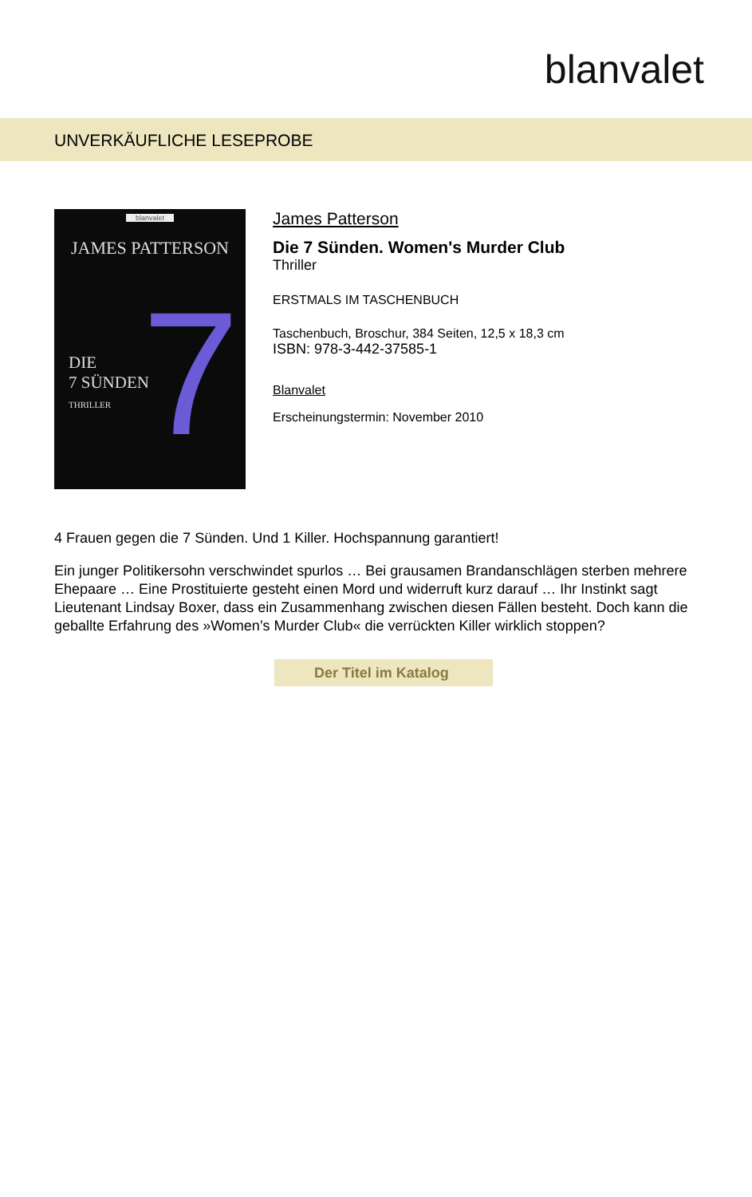blanvalet
UNVERKÄUFLICHE LESEPROBE
blanvalet
JAMES PATTERSON
7
DIE
7 SÜNDEN
THRILLER
James Patterson
Die 7 Sünden. Women's Murder Club
Thriller
ERSTMALS IM TASCHENBUCH
Taschenbuch, Broschur, 384 Seiten, 12,5 x 18,3 cm
ISBN: 978-3-442-37585-1
Blanvalet
Erscheinungstermin: November 2010
4 Frauen gegen die 7 Sünden. Und 1 Killer. Hochspannung garantiert!
Ein junger Politikersohn verschwindet spurlos … Bei grausamen Brandanschlägen sterben mehrere Ehepaare … Eine Prostituierte gesteht einen Mord und widerruft kurz darauf … Ihr Instinkt sagt Lieutenant Lindsay Boxer, dass ein Zusammenhang zwischen diesen Fällen besteht. Doch kann die geballte Erfahrung des »Women’s Murder Club« die verrückten Killer wirklich stoppen?
Der Titel im Katalog